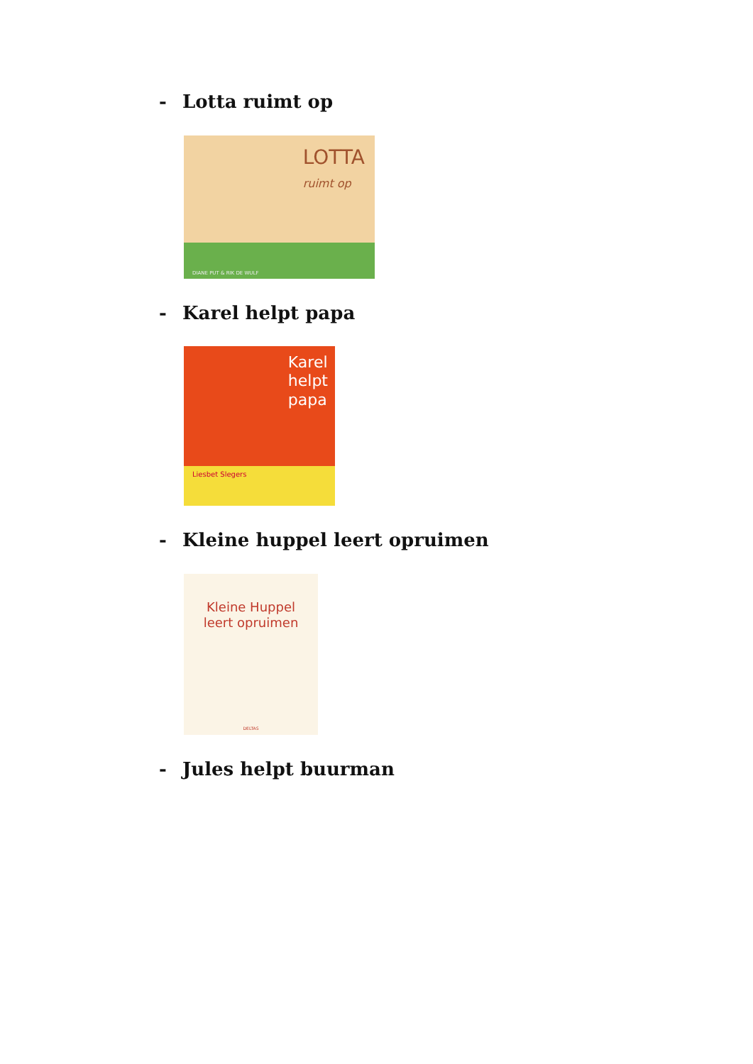- Lotta ruimt op
LOTTA
ruimt op
DIANE PUT & RIK DE WULF
- Karel helpt papa
Karel
helpt
papa
Liesbet Slegers
- Kleine huppel leert opruimen
Kleine Huppel
leert opruimen
DELTAS
- Jules helpt buurman